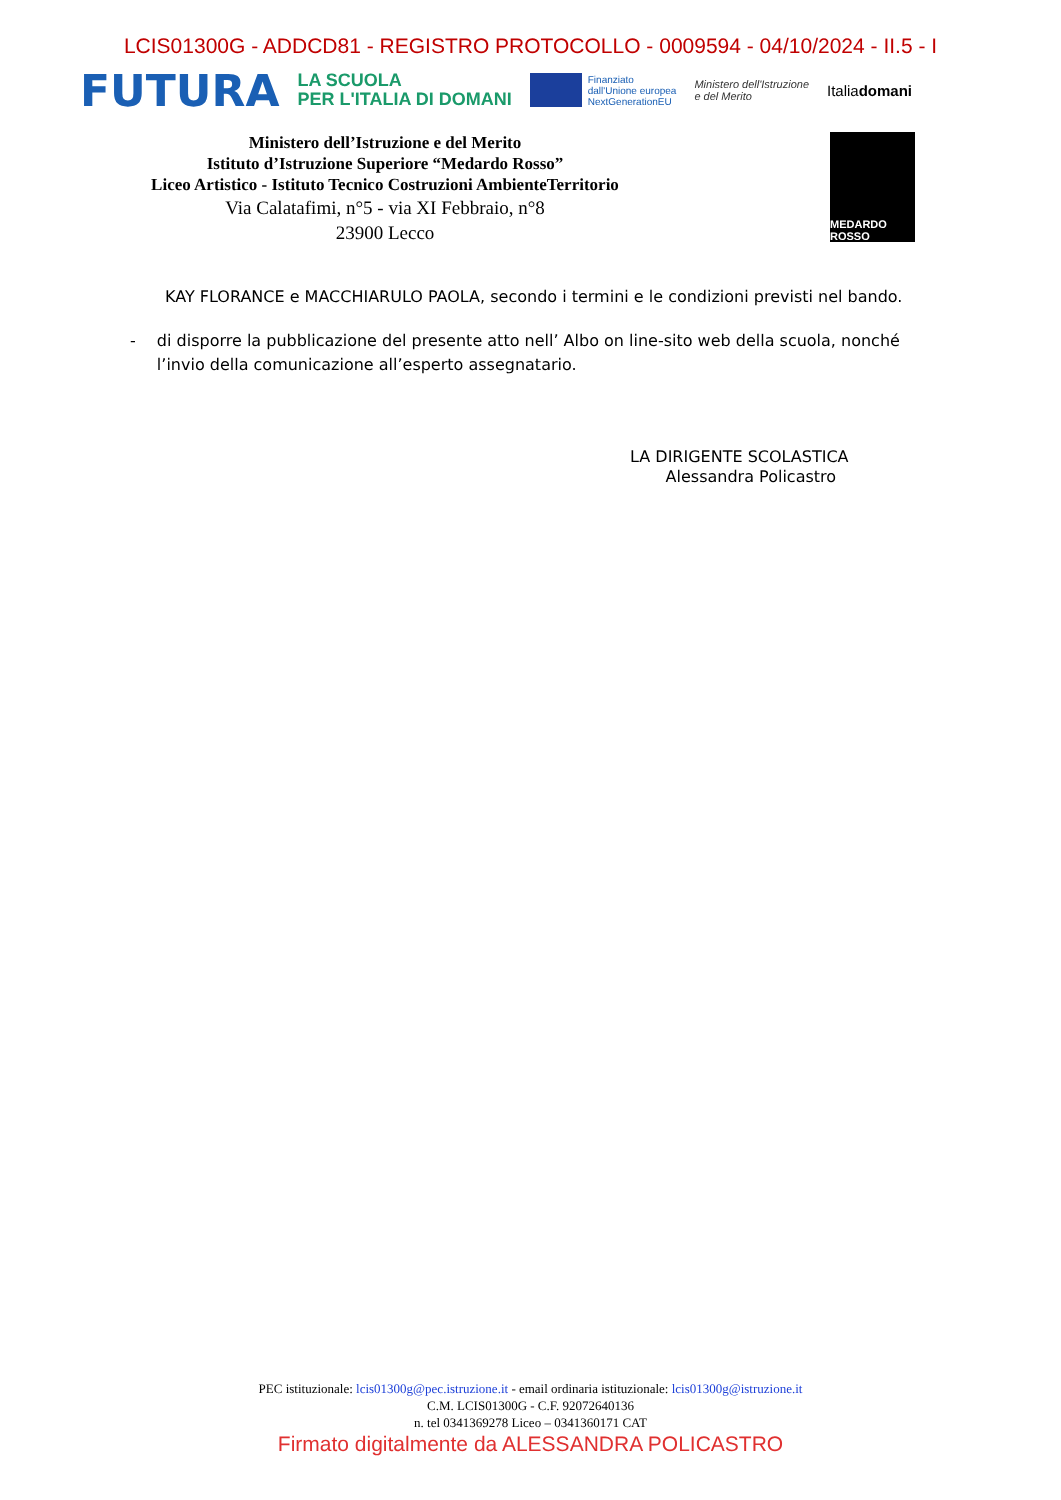LCIS01300G - ADDCD81 - REGISTRO PROTOCOLLO - 0009594 - 04/10/2024 - II.5 - I
FUTURA
LA SCUOLA
PER L'ITALIA DI DOMANI
Finanziato
dall'Unione europea
NextGenerationEU
Ministero dell'Istruzione
e del Merito
Italiadomani
Ministero dell’Istruzione e del Merito
Istituto d’Istruzione Superiore “Medardo Rosso”
Liceo Artistico - Istituto Tecnico Costruzioni AmbienteTerritorio
Via Calatafimi, n°5 - via XI Febbraio, n°8
23900 Lecco
MEDARDO ROSSO
KAY FLORANCE e MACCHIARULO PAOLA, secondo i termini e le condizioni previsti nel bando.
- di disporre la pubblicazione del presente atto nell’ Albo on line-sito web della scuola, nonché l’invio della comunicazione all’esperto assegnatario.
LA DIRIGENTE SCOLASTICA
Alessandra Policastro
PEC istituzionale: lcis01300g@pec.istruzione.it - email ordinaria istituzionale: lcis01300g@istruzione.it
C.M. LCIS01300G - C.F. 92072640136
n. tel 0341369278 Liceo – 0341360171 CAT
Firmato digitalmente da ALESSANDRA POLICASTRO